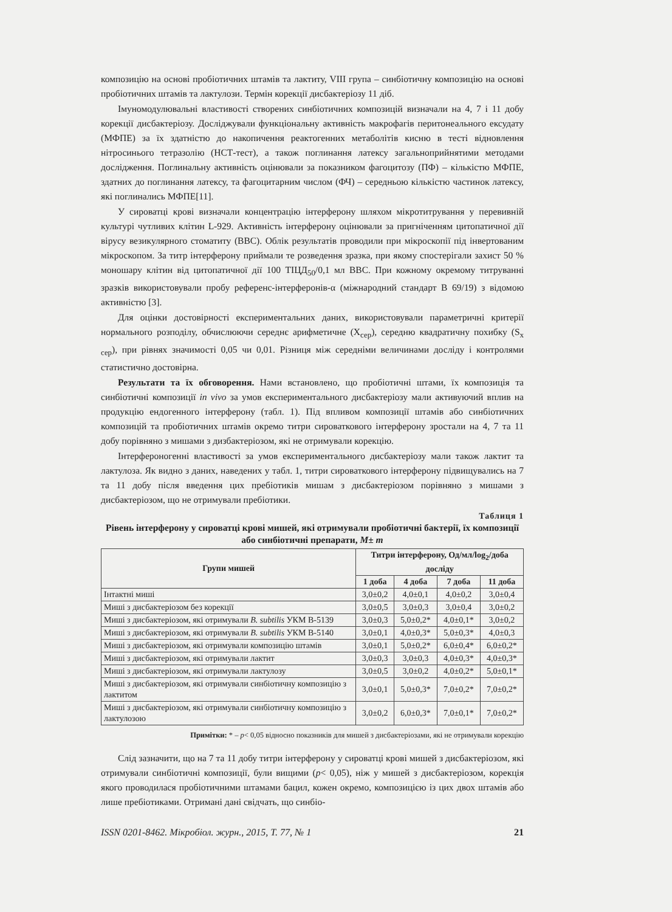композицію на основі пробіотичних штамів та лактиту, VIII група – синбіотичну композицію на основі пробіотичних штамів та лактулози. Термін корекції дисбактеріозу 11 діб.
Імуномодулювальні властивості створених синбіотичних композицій визначали на 4, 7 і 11 добу корекції дисбактеріозу. Досліджували функціональну активність макрофагів перитонеального ексудату (МФПЕ) за їх здатністю до накопичення реактогенних метаболітів кисню в тесті відновлення нітросинього тетразолію (НСТ-тест), а також поглинання латексу загальноприйнятими методами дослідження. Поглинальну активність оцінювали за показником фагоцитозу (ПФ) – кількістю МФПЕ, здатних до поглинання латексу, та фагоцитарним числом (ФЧ) – середньою кількістю частинок латексу, які поглинались МФПЕ[11].
У сироватці крові визначали концентрацію інтерферону шляхом мікротитрування у перевивній культурі чутливих клітин L-929. Активність інтерферону оцінювали за пригніченням цитопатичної дії вірусу везикулярного стоматиту (ВВС). Облік результатів проводили при мікроскопії під інвертованим мікроскопом. За титр інтерферону приймали те розведення зразка, при якому спостерігали захист 50 % моношару клітин від цитопатичної дії 100 ТІЦД<sub>50</sub>/0,1 мл ВВС. При кожному окремому титруванні зразків використовували пробу референс-інтерферонів-α (міжнародний стандарт В 69/19) з відомою активністю [3].
Для оцінки достовірності експериментальних даних, використовували параметричні критерії нормального розподілу, обчислюючи середнє арифметичне (Х<sub>сер</sub>), середню квадратичну похибку (S<sub>x сер</sub>), при рівнях значимості 0,05 чи 0,01. Різниця між середніми величинами досліду і контролями статистично достовірна.
Результати та їх обговорення. Нами встановлено, що пробіотичні штами, їх композиція та синбіотичні композиції in vivo за умов експериментального дисбактеріозу мали активуючий вплив на продукцію ендогенного інтерферону (табл. 1). Під впливом композиції штамів або синбіотичних композицій та пробіотичних штамів окремо титри сироваткового інтерферону зростали на 4, 7 та 11 добу порівняно з мишами з дизбактеріозом, які не отримували корекцію.
Інтерфероногенні властивості за умов експериментального дисбактеріозу мали також лактит та лактулоза. Як видно з даних, наведених у табл. 1, титри сироваткового інтерферону підвищувались на 7 та 11 добу після введення цих пребіотиків мишам з дисбактеріозом порівняно з мишами з дисбактеріозом, що не отримували пребіотики.
Таблиця 1
Рівень інтерферону у сироватці крові мишей, які отримували пробіотичні бактерії, їх композиції або синбіотичні препарати, M± m
| Групи мишей | Титри інтерферону, Од/мл/log<sub>2</sub>/доба досліду | | | |
| --- | --- | --- | --- | --- |
| | 1 доба | 4 доба | 7 доба | 11 доба |
| Інтактні миші | 3,0±0,2 | 4,0±0,1 | 4,0±0,2 | 3,0±0,4 |
| Миші з дисбактеріозом без корекції | 3,0±0,5 | 3,0±0,3 | 3,0±0,4 | 3,0±0,2 |
| Миші з дисбактеріозом, які отримували B. subtilis УКМ В-5139 | 3,0±0,3 | 5,0±0,2* | 4,0±0,1* | 3,0±0,2 |
| Миші з дисбактеріозом, які отримували B. subtilis УКМ В-5140 | 3,0±0,1 | 4,0±0,3* | 5,0±0,3* | 4,0±0,3 |
| Миші з дисбактеріозом, які отримували композицію штамів | 3,0±0,1 | 5,0±0,2* | 6,0±0,4* | 6,0±0,2* |
| Миші з дисбактеріозом, які отримували лактит | 3,0±0,3 | 3,0±0,3 | 4,0±0,3* | 4,0±0,3* |
| Миші з дисбактеріозом, які отримували лактулозу | 3,0±0,5 | 3,0±0,2 | 4,0±0,2* | 5,0±0,1* |
| Миші з дисбактеріозом, які отримували синбіотичну композицію з лактитом | 3,0±0,1 | 5,0±0,3* | 7,0±0,2* | 7,0±0,2* |
| Миші з дисбактеріозом, які отримували синбіотичну композицію з лактулозою | 3,0±0,2 | 6,0±0,3* | 7,0±0,1* | 7,0±0,2* |
Примітки: * – p< 0,05 відносно показників для мишей з дисбактеріозами, які не отримували корекцію
Слід зазначити, що на 7 та 11 добу титри інтерферону у сироватці крові мишей з дисбактеріозом, які отримували синбіотичні композиції, були вищими (p< 0,05), ніж у мишей з дисбактеріозом, корекція якого проводилася пробіотичними штамами бацил, кожен окремо, композицією із цих двох штамів або лише пребіотиками. Отримані дані свідчать, що синбіо-
ISSN 0201-8462. Мікробіол. журн., 2015, Т. 77, № 1 21